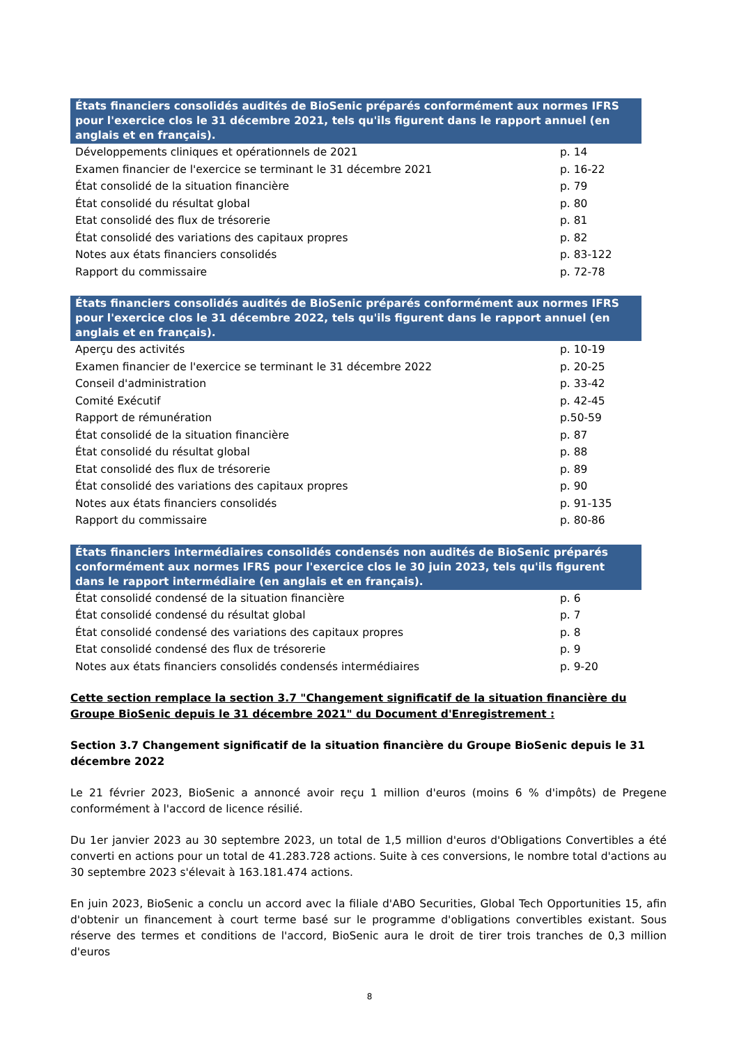| États financiers consolidés audités de BioSenic préparés conformément aux normes IFRS pour l'exercice clos le 31 décembre 2021, tels qu'ils figurent dans le rapport annuel (en anglais et en français). | |
| --- | --- |
| Développements cliniques et opérationnels de 2021 | p. 14 |
| Examen financier de l'exercice se terminant le 31 décembre 2021 | p. 16-22 |
| État consolidé de la situation financière | p. 79 |
| État consolidé du résultat global | p. 80 |
| Etat consolidé des flux de trésorerie | p. 81 |
| État consolidé des variations des capitaux propres | p. 82 |
| Notes aux états financiers consolidés | p. 83-122 |
| Rapport du commissaire | p. 72-78 |
| États financiers consolidés audités de BioSenic préparés conformément aux normes IFRS pour l'exercice clos le 31 décembre 2022, tels qu'ils figurent dans le rapport annuel (en anglais et en français). | |
| --- | --- |
| Aperçu des activités | p. 10-19 |
| Examen financier de l'exercice se terminant le 31 décembre 2022 | p. 20-25 |
| Conseil d'administration | p. 33-42 |
| Comité Exécutif | p. 42-45 |
| Rapport de rémunération | p.50-59 |
| État consolidé de la situation financière | p. 87 |
| État consolidé du résultat global | p. 88 |
| Etat consolidé des flux de trésorerie | p. 89 |
| État consolidé des variations des capitaux propres | p. 90 |
| Notes aux états financiers consolidés | p. 91-135 |
| Rapport du commissaire | p. 80-86 |
| États financiers intermédiaires consolidés condensés non audités de BioSenic préparés conformément aux normes IFRS pour l'exercice clos le 30 juin 2023, tels qu'ils figurent dans le rapport intermédiaire (en anglais et en français). | |
| --- | --- |
| État consolidé condensé de la situation financière | p. 6 |
| État consolidé condensé du résultat global | p. 7 |
| État consolidé condensé des variations des capitaux propres | p. 8 |
| Etat consolidé condensé des flux de trésorerie | p. 9 |
| Notes aux états financiers consolidés condensés intermédiaires | p. 9-20 |
Cette section remplace la section 3.7 "Changement significatif de la situation financière du Groupe BioSenic depuis le 31 décembre 2021" du Document d'Enregistrement :
Section 3.7 Changement significatif de la situation financière du Groupe BioSenic depuis le 31 décembre 2022
Le 21 février 2023, BioSenic a annoncé avoir reçu 1 million d'euros (moins 6 % d'impôts) de Pregene conformément à l'accord de licence résilié.
Du 1er janvier 2023 au 30 septembre 2023, un total de 1,5 million d'euros d'Obligations Convertibles a été converti en actions pour un total de 41.283.728 actions. Suite à ces conversions, le nombre total d'actions au 30 septembre 2023 s'élevait à 163.181.474 actions.
En juin 2023, BioSenic a conclu un accord avec la filiale d'ABO Securities, Global Tech Opportunities 15, afin d'obtenir un financement à court terme basé sur le programme d'obligations convertibles existant. Sous réserve des termes et conditions de l'accord, BioSenic aura le droit de tirer trois tranches de 0,3 million d'euros
8